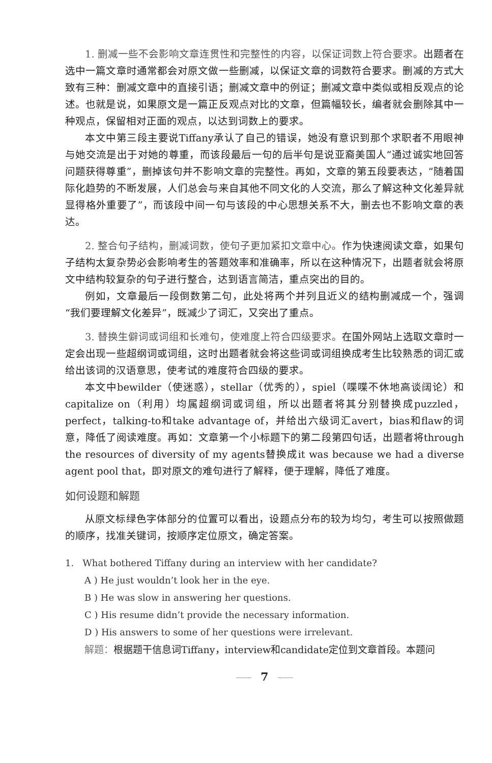1. 删减一些不会影响文章连贯性和完整性的内容，以保证词数上符合要求。出题者在选中一篇文章时通常都会对原文做一些删减，以保证文章的词数符合要求。删减的方式大致有三种：删减文章中的直接引语；删减文章中的例证；删减文章中类似或相反观点的论述。也就是说，如果原文是一篇正反观点对比的文章，但篇幅较长，编者就会删除其中一种观点，保留相对正面的观点，以达到词数上的要求。
本文中第三段主要说Tiffany承认了自己的错误，她没有意识到那个求职者不用眼神与她交流是出于对她的尊重，而该段最后一句的后半句是说亚裔美国人“通过诚实地回答问题获得尊重”，删掉该句并不影响文章的完整性。再如，文章的第五段要表达，“随着国际化趋势的不断发展，人们总会与来自其他不同文化的人交流，那么了解这种文化差异就显得格外重要了”，而该段中间一句与该段的中心思想关系不大，删去也不影响文章的表达。
2. 整合句子结构，删减词数，使句子更加紧扣文章中心。作为快速阅读文章，如果句子结构太复杂势必会影响考生的答题效率和准确率，所以在这种情况下，出题者就会将原文中结构较复杂的句子进行整合，达到语言简洁，重点突出的目的。
例如，文章最后一段倒数第二句，此处将两个并列且近义的结构删减成一个，强调“我们要理解文化差异”，既减少了词汇，又突出了重点。
3. 替换生僻词或词组和长难句，使难度上符合四级要求。在国外网站上选取文章时一定会出现一些超纲词或词组，这时出题者就会将这些词或词组换成考生比较熟悉的词汇或给出该词的汉语意思，使考试的难度符合四级的要求。
本文中bewilder（使迷惑），stellar（优秀的），spiel（喋喋不休地高谈阔论）和capitalize on（利用）均属超纲词或词组，所以出题者将其分别替换成puzzled，perfect，talking-to和take advantage of，并给出六级词汇avert，bias和flaw的词意，降低了阅读难度。再如：文章第一个小标题下的第二段第四句话，出题者将through the resources of diversity of my agents替换成it was because we had a diverse agent pool that，即对原文的难句进行了解释，便于理解，降低了难度。
如何设题和解题
从原文标绿色字体部分的位置可以看出，设题点分布的较为均匀，考生可以按照做题的顺序，找准关键词，按顺序定位原文，确定答案。
1. What bothered Tiffany during an interview with her candidate?
A ) He just wouldn’t look her in the eye.
B ) He was slow in answering her questions.
C ) His resume didn’t provide the necessary information.
D ) His answers to some of her questions were irrelevant.
解题：根据题干信息词Tiffany，interview和candidate定位到文章首段。本题问
7